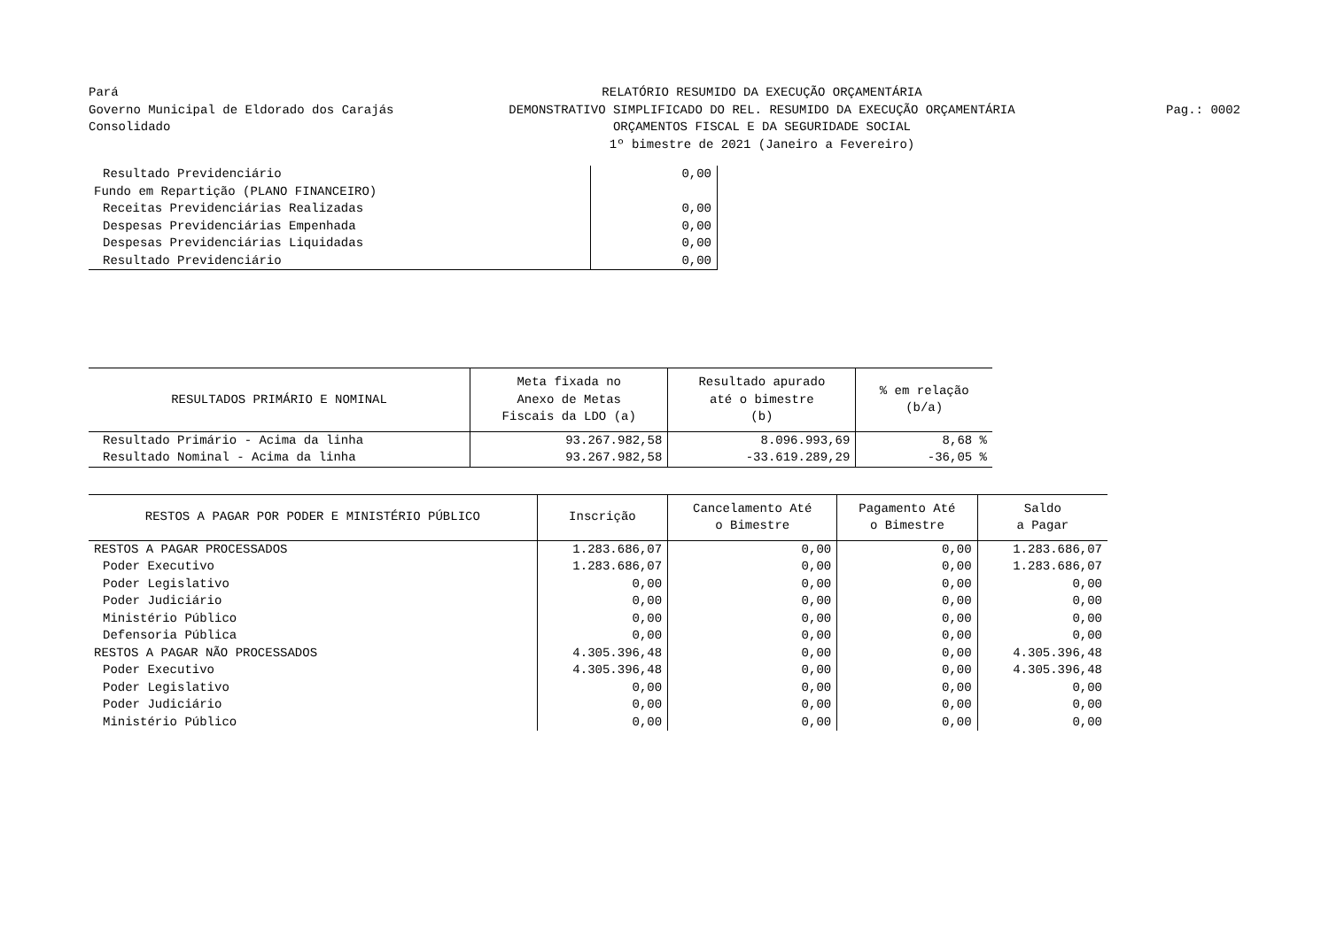Pará
Governo Municipal de Eldorado dos Carajás
Consolidado
RELATÓRIO RESUMIDO DA EXECUÇÃO ORÇAMENTÁRIA
DEMONSTRATIVO SIMPLIFICADO DO REL. RESUMIDO DA EXECUÇÃO ORÇAMENTÁRIA
ORÇAMENTOS FISCAL E DA SEGURIDADE SOCIAL
1º bimestre de 2021 (Janeiro a Fevereiro)
Pag.: 0002
| Resultado Previdenciário | 0,00 |
| Fundo em Repartição (PLANO FINANCEIRO) | |
| Receitas Previdenciárias Realizadas | 0,00 |
| Despesas Previdenciárias Empenhada | 0,00 |
| Despesas Previdenciárias Liquidadas | 0,00 |
| Resultado Previdenciário | 0,00 |
| RESULTADOS PRIMÁRIO E NOMINAL | Meta fixada no Anexo de Metas Fiscais da LDO (a) | Resultado apurado até o bimestre (b) | % em relação (b/a) |
| --- | --- | --- | --- |
| Resultado Primário - Acima da linha | 93.267.982,58 | 8.096.993,69 | 8,68 % |
| Resultado Nominal - Acima da linha | 93.267.982,58 | -33.619.289,29 | -36,05 % |
| RESTOS A PAGAR POR PODER E MINISTÉRIO PÚBLICO | Inscrição | Cancelamento Até o Bimestre | Pagamento Até o Bimestre | Saldo a Pagar |
| --- | --- | --- | --- | --- |
| RESTOS A PAGAR PROCESSADOS | 1.283.686,07 | 0,00 | 0,00 | 1.283.686,07 |
| Poder Executivo | 1.283.686,07 | 0,00 | 0,00 | 1.283.686,07 |
| Poder Legislativo | 0,00 | 0,00 | 0,00 | 0,00 |
| Poder Judiciário | 0,00 | 0,00 | 0,00 | 0,00 |
| Ministério Público | 0,00 | 0,00 | 0,00 | 0,00 |
| Defensoria Pública | 0,00 | 0,00 | 0,00 | 0,00 |
| RESTOS A PAGAR NÃO PROCESSADOS | 4.305.396,48 | 0,00 | 0,00 | 4.305.396,48 |
| Poder Executivo | 4.305.396,48 | 0,00 | 0,00 | 4.305.396,48 |
| Poder Legislativo | 0,00 | 0,00 | 0,00 | 0,00 |
| Poder Judiciário | 0,00 | 0,00 | 0,00 | 0,00 |
| Ministério Público | 0,00 | 0,00 | 0,00 | 0,00 |